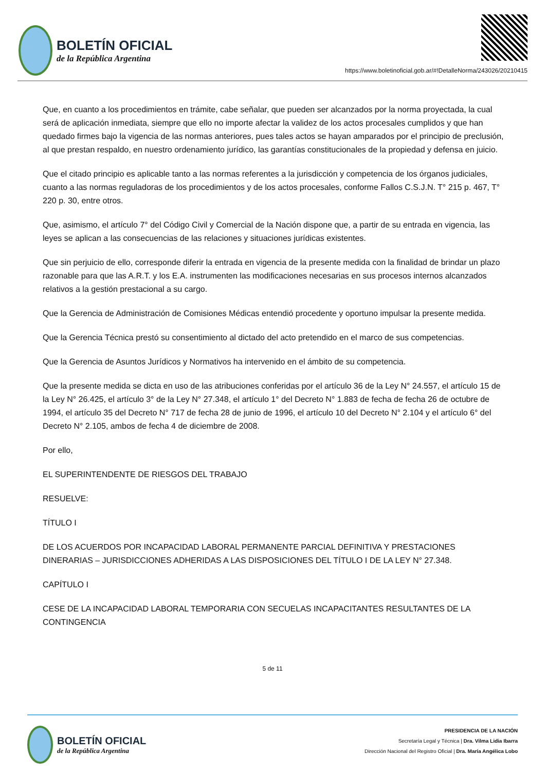BOLETÍN OFICIAL
de la República Argentina
https://www.boletinoficial.gob.ar/#!DetalleNorma/243026/20210415
Que, en cuanto a los procedimientos en trámite, cabe señalar, que pueden ser alcanzados por la norma proyectada, la cual será de aplicación inmediata, siempre que ello no importe afectar la validez de los actos procesales cumplidos y que han quedado firmes bajo la vigencia de las normas anteriores, pues tales actos se hayan amparados por el principio de preclusión, al que prestan respaldo, en nuestro ordenamiento jurídico, las garantías constitucionales de la propiedad y defensa en juicio.
Que el citado principio es aplicable tanto a las normas referentes a la jurisdicción y competencia de los órganos judiciales, cuanto a las normas reguladoras de los procedimientos y de los actos procesales, conforme Fallos C.S.J.N. T° 215 p. 467, T° 220 p. 30, entre otros.
Que, asimismo, el artículo 7° del Código Civil y Comercial de la Nación dispone que, a partir de su entrada en vigencia, las leyes se aplican a las consecuencias de las relaciones y situaciones jurídicas existentes.
Que sin perjuicio de ello, corresponde diferir la entrada en vigencia de la presente medida con la finalidad de brindar un plazo razonable para que las A.R.T. y los E.A. instrumenten las modificaciones necesarias en sus procesos internos alcanzados relativos a la gestión prestacional a su cargo.
Que la Gerencia de Administración de Comisiones Médicas entendió procedente y oportuno impulsar la presente medida.
Que la Gerencia Técnica prestó su consentimiento al dictado del acto pretendido en el marco de sus competencias.
Que la Gerencia de Asuntos Jurídicos y Normativos ha intervenido en el ámbito de su competencia.
Que la presente medida se dicta en uso de las atribuciones conferidas por el artículo 36 de la Ley N° 24.557, el artículo 15 de la Ley N° 26.425, el artículo 3° de la Ley N° 27.348, el artículo 1° del Decreto N° 1.883 de fecha de fecha 26 de octubre de 1994, el artículo 35 del Decreto N° 717 de fecha 28 de junio de 1996, el artículo 10 del Decreto N° 2.104 y el artículo 6° del Decreto N° 2.105, ambos de fecha 4 de diciembre de 2008.
Por ello,
EL SUPERINTENDENTE DE RIESGOS DEL TRABAJO
RESUELVE:
TÍTULO I
DE LOS ACUERDOS POR INCAPACIDAD LABORAL PERMANENTE PARCIAL DEFINITIVA Y PRESTACIONES DINERARIAS – JURISDICCIONES ADHERIDAS A LAS DISPOSICIONES DEL TÍTULO I DE LA LEY N° 27.348.
CAPÍTULO I
CESE DE LA INCAPACIDAD LABORAL TEMPORARIA CON SECUELAS INCAPACITANTES RESULTANTES DE LA CONTINGENCIA
5 de 11
BOLETÍN OFICIAL
de la República Argentina
PRESIDENCIA DE LA NACIÓN
Secretaría Legal y Técnica | Dra. Vilma Lidia Ibarra
Dirección Nacional del Registro Oficial | Dra. María Angélica Lobo